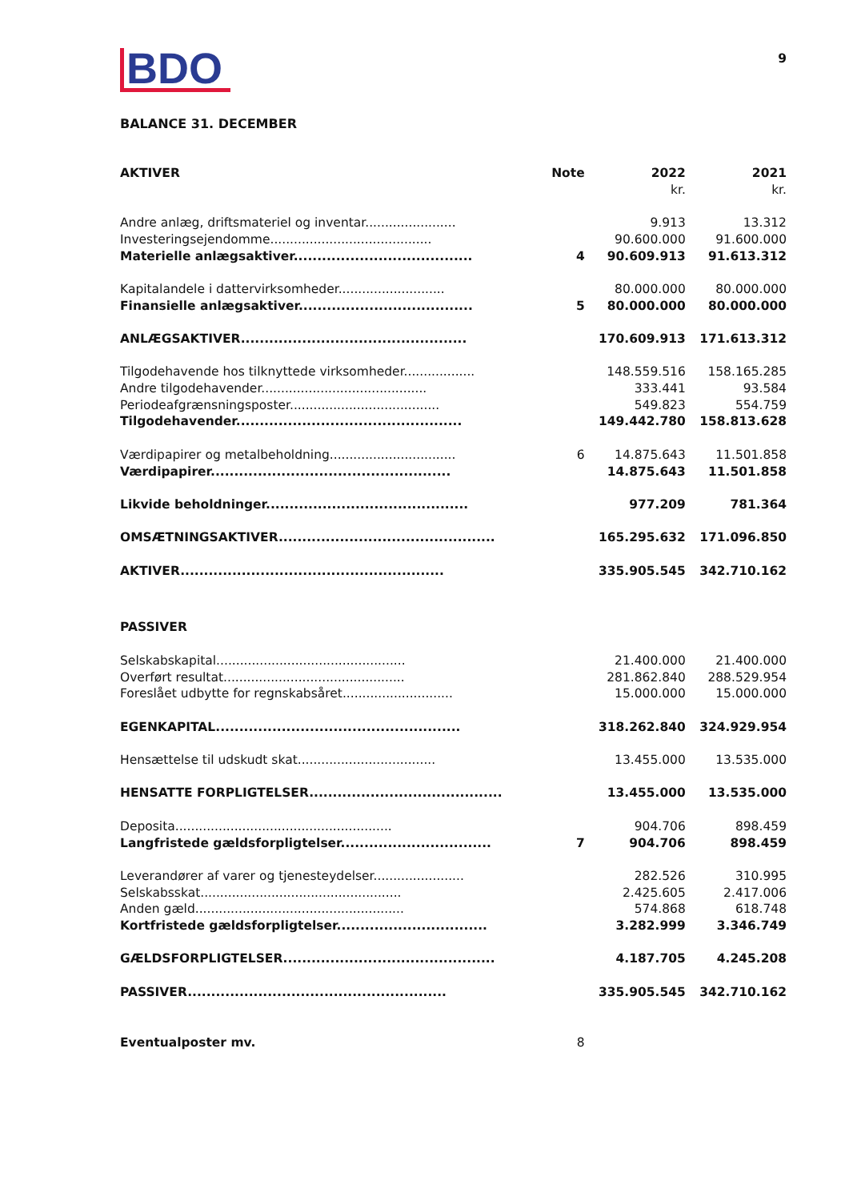BDO
9
BALANCE 31. DECEMBER
| AKTIVER | Note | 2022 | 2021 |
| --- | --- | --- | --- |
| | | kr. | kr. |
| Andre anlæg, driftsmateriel og inventar....................... | | 9.913 | 13.312 |
| Investeringsejendomme......................................... | | 90.600.000 | 91.600.000 |
| Materielle anlægsaktiver...................................... | 4 | 90.609.913 | 91.613.312 |
| Kapitalandele i dattervirksomheder........................... | | 80.000.000 | 80.000.000 |
| Finansielle anlægsaktiver..................................... | 5 | 80.000.000 | 80.000.000 |
| ANLÆGSAKTIVER................................................ | | 170.609.913 | 171.613.312 |
| Tilgodehavende hos tilknyttede virksomheder.................. | | 148.559.516 | 158.165.285 |
| Andre tilgodehavender.......................................... | | 333.441 | 93.584 |
| Periodeafgrænsningsposter...................................... | | 549.823 | 554.759 |
| Tilgodehavender................................................ | | 149.442.780 | 158.813.628 |
| Værdipapirer og metalbeholdning................................ | 6 | 14.875.643 | 11.501.858 |
| Værdipapirer................................................... | | 14.875.643 | 11.501.858 |
| Likvide beholdninger........................................... | | 977.209 | 781.364 |
| OMSÆTNINGSAKTIVER.............................................. | | 165.295.632 | 171.096.850 |
| AKTIVER........................................................ | | 335.905.545 | 342.710.162 |
| PASSIVER | | | |
| Selskabskapital................................................ | | 21.400.000 | 21.400.000 |
| Overført resultat.............................................. | | 281.862.840 | 288.529.954 |
| Foreslået udbytte for regnskabsåret............................ | | 15.000.000 | 15.000.000 |
| EGENKAPITAL.................................................... | | 318.262.840 | 324.929.954 |
| Hensættelse til udskudt skat................................... | | 13.455.000 | 13.535.000 |
| HENSATTE FORPLIGTELSER......................................... | | 13.455.000 | 13.535.000 |
| Deposita....................................................... | | 904.706 | 898.459 |
| Langfristede gældsforpligtelser................................ | 7 | 904.706 | 898.459 |
| Leverandører af varer og tjenesteydelser....................... | | 282.526 | 310.995 |
| Selskabsskat................................................... | | 2.425.605 | 2.417.006 |
| Anden gæld..................................................... | | 574.868 | 618.748 |
| Kortfristede gældsforpligtelser................................ | | 3.282.999 | 3.346.749 |
| GÆLDSFORPLIGTELSER............................................. | | 4.187.705 | 4.245.208 |
| PASSIVER....................................................... | | 335.905.545 | 342.710.162 |
| Eventualposter mv. | 8 | | |